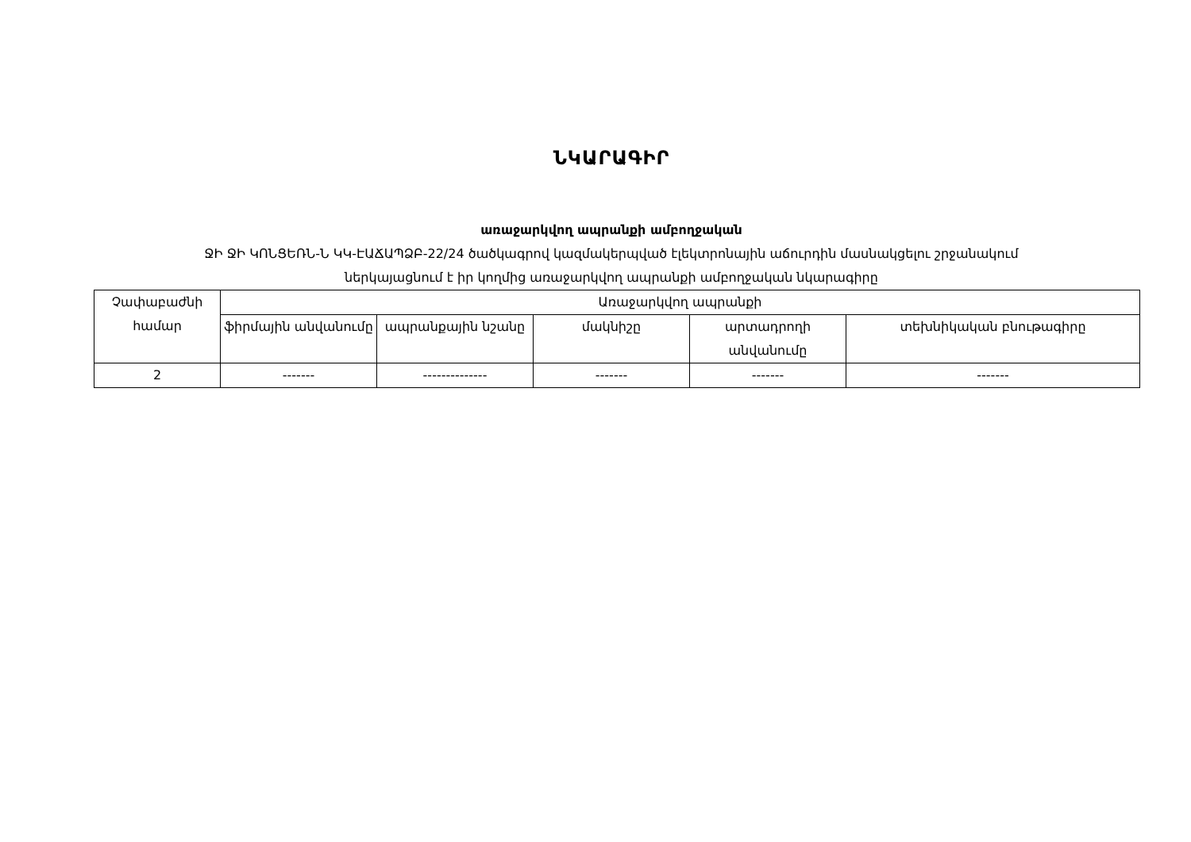ՆԿԱՐԱԳԻՐ
առաջարկվող ապրանքի ամբողջական
ՋԻ ՋԻ ԿՈՆՑԵՌՆ-Ն ԿԿ-ԷԱՃԱՊՁԲ-22/24 ծածկագրով կազմակերպված էլեկտրոնային աճուրդին մասնակցելու շրջանակում
ներկայացնում է իր կողմից առաջարկվող ապրանքի ամբողջական նկարագիրը
| Չափաբաժնի համար | Առաջարկվող ապրանքի | | | | |
| --- | --- | --- | --- | --- | --- |
| | ֆիրմային անվանումը | ապրանքային նշանը | մակնիշը | արտադրողի անվանումը | տեխնիկական բնութագիրը |
| 2 | ------- | -------------- | ------- | ------- | ------- |